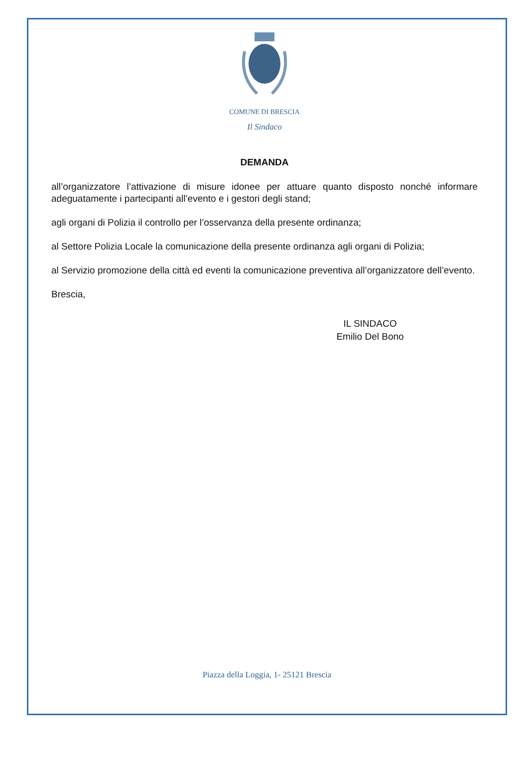COMUNE DI BRESCIA
Il Sindaco
DEMANDA
all’organizzatore l’attivazione di misure idonee per attuare quanto disposto nonché informare adeguatamente i partecipanti all’evento e i gestori degli stand;
agli organi di Polizia il controllo per l’osservanza della presente ordinanza;
al Settore Polizia Locale la comunicazione della presente ordinanza agli organi di Polizia;
al Servizio promozione della città ed eventi la comunicazione preventiva all’organizzatore dell’evento.
Brescia,
IL SINDACO
Emilio Del Bono
Piazza della Loggia, 1- 25121 Brescia